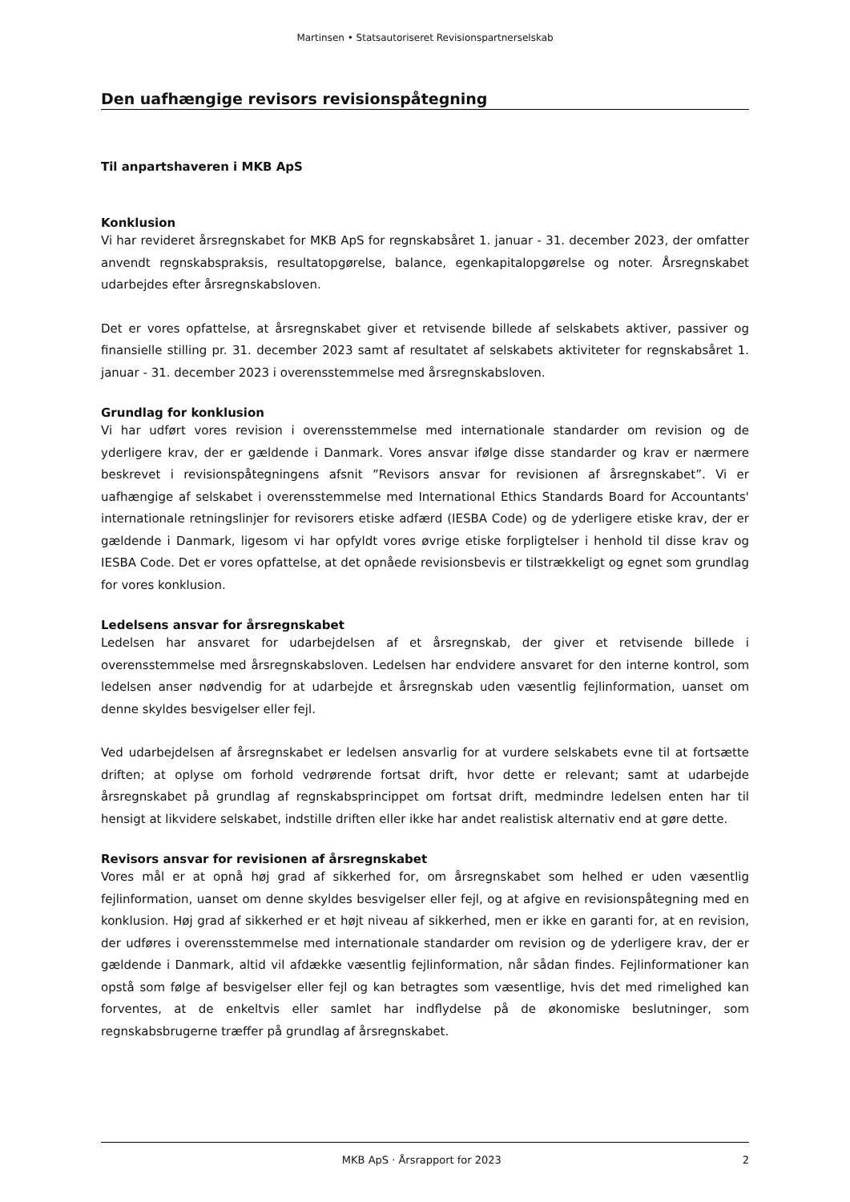Martinsen • Statsautoriseret Revisionspartnerselskab
Den uafhængige revisors revisionspåtegning
Til anpartshaveren i MKB ApS
Konklusion
Vi har revideret årsregnskabet for MKB ApS for regnskabsåret 1. januar - 31. december 2023, der omfatter anvendt regnskabspraksis, resultatopgørelse, balance, egenkapitalopgørelse og noter. Årsregnskabet udarbejdes efter årsregnskabsloven.
Det er vores opfattelse, at årsregnskabet giver et retvisende billede af selskabets aktiver, passiver og finansielle stilling pr. 31. december 2023 samt af resultatet af selskabets aktiviteter for regnskabsåret 1. januar - 31. december 2023 i overensstemmelse med årsregnskabsloven.
Grundlag for konklusion
Vi har udført vores revision i overensstemmelse med internationale standarder om revision og de yderligere krav, der er gældende i Danmark. Vores ansvar ifølge disse standarder og krav er nærmere beskrevet i revisionspåtegningens afsnit ”Revisors ansvar for revisionen af årsregnskabet”. Vi er uafhængige af selskabet i overensstemmelse med International Ethics Standards Board for Accountants' internationale retningslinjer for revisorers etiske adfærd (IESBA Code) og de yderligere etiske krav, der er gældende i Danmark, ligesom vi har opfyldt vores øvrige etiske forpligtelser i henhold til disse krav og IESBA Code. Det er vores opfattelse, at det opnåede revisionsbevis er tilstrækkeligt og egnet som grundlag for vores konklusion.
Ledelsens ansvar for årsregnskabet
Ledelsen har ansvaret for udarbejdelsen af et årsregnskab, der giver et retvisende billede i overensstemmelse med årsregnskabsloven. Ledelsen har endvidere ansvaret for den interne kontrol, som ledelsen anser nødvendig for at udarbejde et årsregnskab uden væsentlig fejlinformation, uanset om denne skyldes besvigelser eller fejl.
Ved udarbejdelsen af årsregnskabet er ledelsen ansvarlig for at vurdere selskabets evne til at fortsætte driften; at oplyse om forhold vedrørende fortsat drift, hvor dette er relevant; samt at udarbejde årsregnskabet på grundlag af regnskabsprincippet om fortsat drift, medmindre ledelsen enten har til hensigt at likvidere selskabet, indstille driften eller ikke har andet realistisk alternativ end at gøre dette.
Revisors ansvar for revisionen af årsregnskabet
Vores mål er at opnå høj grad af sikkerhed for, om årsregnskabet som helhed er uden væsentlig fejlinformation, uanset om denne skyldes besvigelser eller fejl, og at afgive en revisionspåtegning med en konklusion. Høj grad af sikkerhed er et højt niveau af sikkerhed, men er ikke en garanti for, at en revision, der udføres i overensstemmelse med internationale standarder om revision og de yderligere krav, der er gældende i Danmark, altid vil afdække væsentlig fejlinformation, når sådan findes. Fejlinformationer kan opstå som følge af besvigelser eller fejl og kan betragtes som væsentlige, hvis det med rimelighed kan forventes, at de enkeltvis eller samlet har indflydelse på de økonomiske beslutninger, som regnskabsbrugerne træffer på grundlag af årsregnskabet.
MKB ApS · Årsrapport for 2023 2